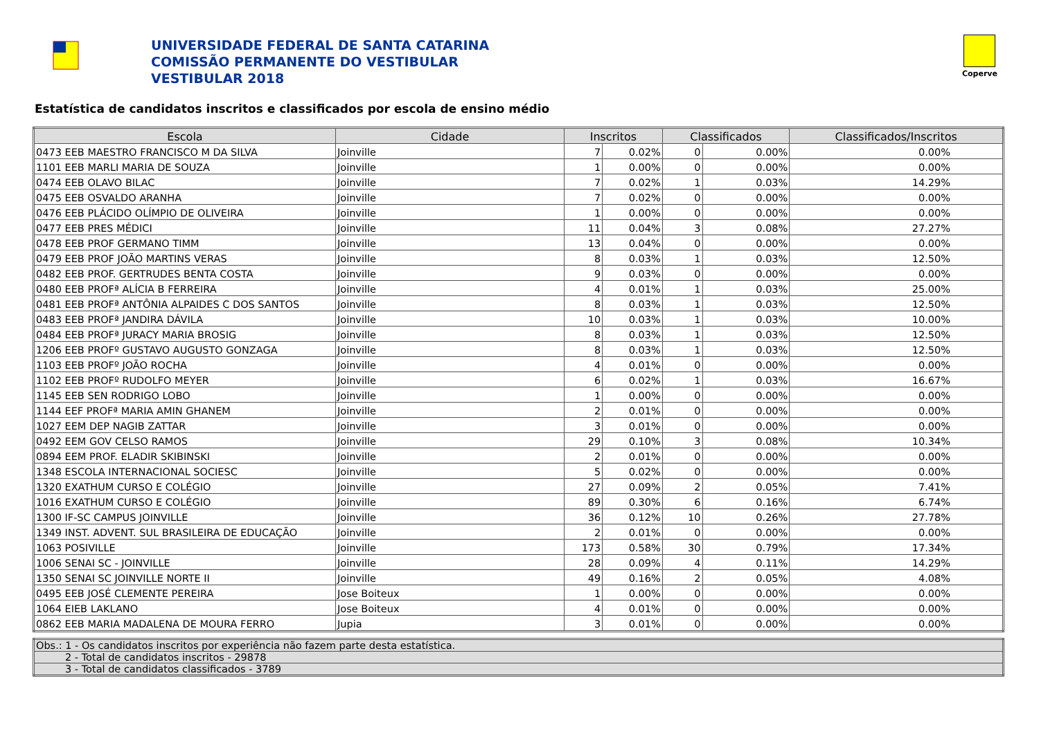UNIVERSIDADE FEDERAL DE SANTA CATARINA
COMISSÃO PERMANENTE DO VESTIBULAR
VESTIBULAR 2018
Coperve
Estatística de candidatos inscritos e classificados por escola de ensino médio
| Escola | Cidade | Inscritos | | Classificados | | Classificados/Inscritos |
| --- | --- | --- | --- | --- | --- | --- |
| 0473 EEB MAESTRO FRANCISCO M DA SILVA | Joinville | 7 | 0.02% | 0 | 0.00% | 0.00% |
| 1101 EEB MARLI MARIA DE SOUZA | Joinville | 1 | 0.00% | 0 | 0.00% | 0.00% |
| 0474 EEB OLAVO BILAC | Joinville | 7 | 0.02% | 1 | 0.03% | 14.29% |
| 0475 EEB OSVALDO ARANHA | Joinville | 7 | 0.02% | 0 | 0.00% | 0.00% |
| 0476 EEB PLÁCIDO OLÍMPIO DE OLIVEIRA | Joinville | 1 | 0.00% | 0 | 0.00% | 0.00% |
| 0477 EEB PRES MÉDICI | Joinville | 11 | 0.04% | 3 | 0.08% | 27.27% |
| 0478 EEB PROF GERMANO TIMM | Joinville | 13 | 0.04% | 0 | 0.00% | 0.00% |
| 0479 EEB PROF JOÃO MARTINS VERAS | Joinville | 8 | 0.03% | 1 | 0.03% | 12.50% |
| 0482 EEB PROF. GERTRUDES BENTA COSTA | Joinville | 9 | 0.03% | 0 | 0.00% | 0.00% |
| 0480 EEB PROFª ALÍCIA B FERREIRA | Joinville | 4 | 0.01% | 1 | 0.03% | 25.00% |
| 0481 EEB PROFª ANTÔNIA ALPAIDES C DOS SANTOS | Joinville | 8 | 0.03% | 1 | 0.03% | 12.50% |
| 0483 EEB PROFª JANDIRA DÁVILA | Joinville | 10 | 0.03% | 1 | 0.03% | 10.00% |
| 0484 EEB PROFª JURACY MARIA BROSIG | Joinville | 8 | 0.03% | 1 | 0.03% | 12.50% |
| 1206 EEB PROFº GUSTAVO AUGUSTO GONZAGA | Joinville | 8 | 0.03% | 1 | 0.03% | 12.50% |
| 1103 EEB PROFº JOÃO ROCHA | Joinville | 4 | 0.01% | 0 | 0.00% | 0.00% |
| 1102 EEB PROFº RUDOLFO MEYER | Joinville | 6 | 0.02% | 1 | 0.03% | 16.67% |
| 1145 EEB SEN RODRIGO LOBO | Joinville | 1 | 0.00% | 0 | 0.00% | 0.00% |
| 1144 EEF PROFª MARIA AMIN GHANEM | Joinville | 2 | 0.01% | 0 | 0.00% | 0.00% |
| 1027 EEM DEP NAGIB ZATTAR | Joinville | 3 | 0.01% | 0 | 0.00% | 0.00% |
| 0492 EEM GOV CELSO RAMOS | Joinville | 29 | 0.10% | 3 | 0.08% | 10.34% |
| 0894 EEM PROF. ELADIR SKIBINSKI | Joinville | 2 | 0.01% | 0 | 0.00% | 0.00% |
| 1348 ESCOLA INTERNACIONAL SOCIESC | Joinville | 5 | 0.02% | 0 | 0.00% | 0.00% |
| 1320 EXATHUM CURSO E COLÉGIO | Joinville | 27 | 0.09% | 2 | 0.05% | 7.41% |
| 1016 EXATHUM CURSO E COLÉGIO | Joinville | 89 | 0.30% | 6 | 0.16% | 6.74% |
| 1300 IF-SC CAMPUS JOINVILLE | Joinville | 36 | 0.12% | 10 | 0.26% | 27.78% |
| 1349 INST. ADVENT. SUL BRASILEIRA DE EDUCAÇÃO | Joinville | 2 | 0.01% | 0 | 0.00% | 0.00% |
| 1063 POSIVILLE | Joinville | 173 | 0.58% | 30 | 0.79% | 17.34% |
| 1006 SENAI SC - JOINVILLE | Joinville | 28 | 0.09% | 4 | 0.11% | 14.29% |
| 1350 SENAI SC JOINVILLE NORTE II | Joinville | 49 | 0.16% | 2 | 0.05% | 4.08% |
| 0495 EEB JOSÉ CLEMENTE PEREIRA | Jose Boiteux | 1 | 0.00% | 0 | 0.00% | 0.00% |
| 1064 EIEB LAKLANO | Jose Boiteux | 4 | 0.01% | 0 | 0.00% | 0.00% |
| 0862 EEB MARIA MADALENA DE MOURA FERRO | Jupia | 3 | 0.01% | 0 | 0.00% | 0.00% |
| Obs.: 1 - Os candidatos inscritos por experiência não fazem parte desta estatística. |
| 2 - Total de candidatos inscritos - 29878 |
| 3 - Total de candidatos classificados - 3789 |